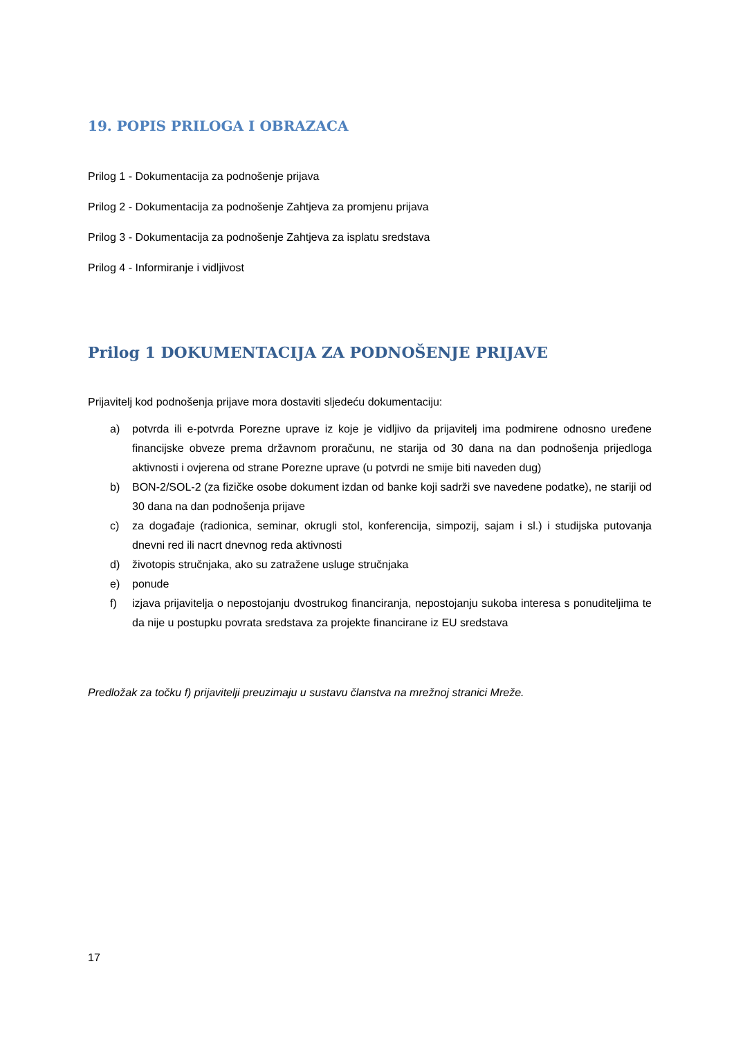19. POPIS PRILOGA I OBRAZACA
Prilog 1 - Dokumentacija za podnošenje prijava
Prilog 2 - Dokumentacija za podnošenje Zahtjeva za promjenu prijava
Prilog 3 - Dokumentacija za podnošenje Zahtjeva za isplatu sredstava
Prilog 4 - Informiranje i vidljivost
Prilog 1 DOKUMENTACIJA ZA PODNOŠENJE PRIJAVE
Prijavitelj kod podnošenja prijave mora dostaviti sljedeću dokumentaciju:
a) potvrda ili e-potvrda Porezne uprave iz koje je vidljivo da prijavitelj ima podmirene odnosno uređene financijske obveze prema državnom proračunu, ne starija od 30 dana na dan podnošenja prijedloga aktivnosti i ovjerena od strane Porezne uprave (u potvrdi ne smije biti naveden dug)
b) BON-2/SOL-2 (za fizičke osobe dokument izdan od banke koji sadrži sve navedene podatke), ne stariji od 30 dana na dan podnošenja prijave
c) za događaje (radionica, seminar, okrugli stol, konferencija, simpozij, sajam i sl.) i studijska putovanja dnevni red ili nacrt dnevnog reda aktivnosti
d) životopis stručnjaka, ako su zatražene usluge stručnjaka
e) ponude
f) izjava prijavitelja o nepostojanju dvostrukog financiranja, nepostojanju sukoba interesa s ponuditeljima te da nije u postupku povrata sredstava za projekte financirane iz EU sredstava
Predložak za točku f) prijavitelji preuzimaju u sustavu članstva na mrežnoj stranici Mreže.
17